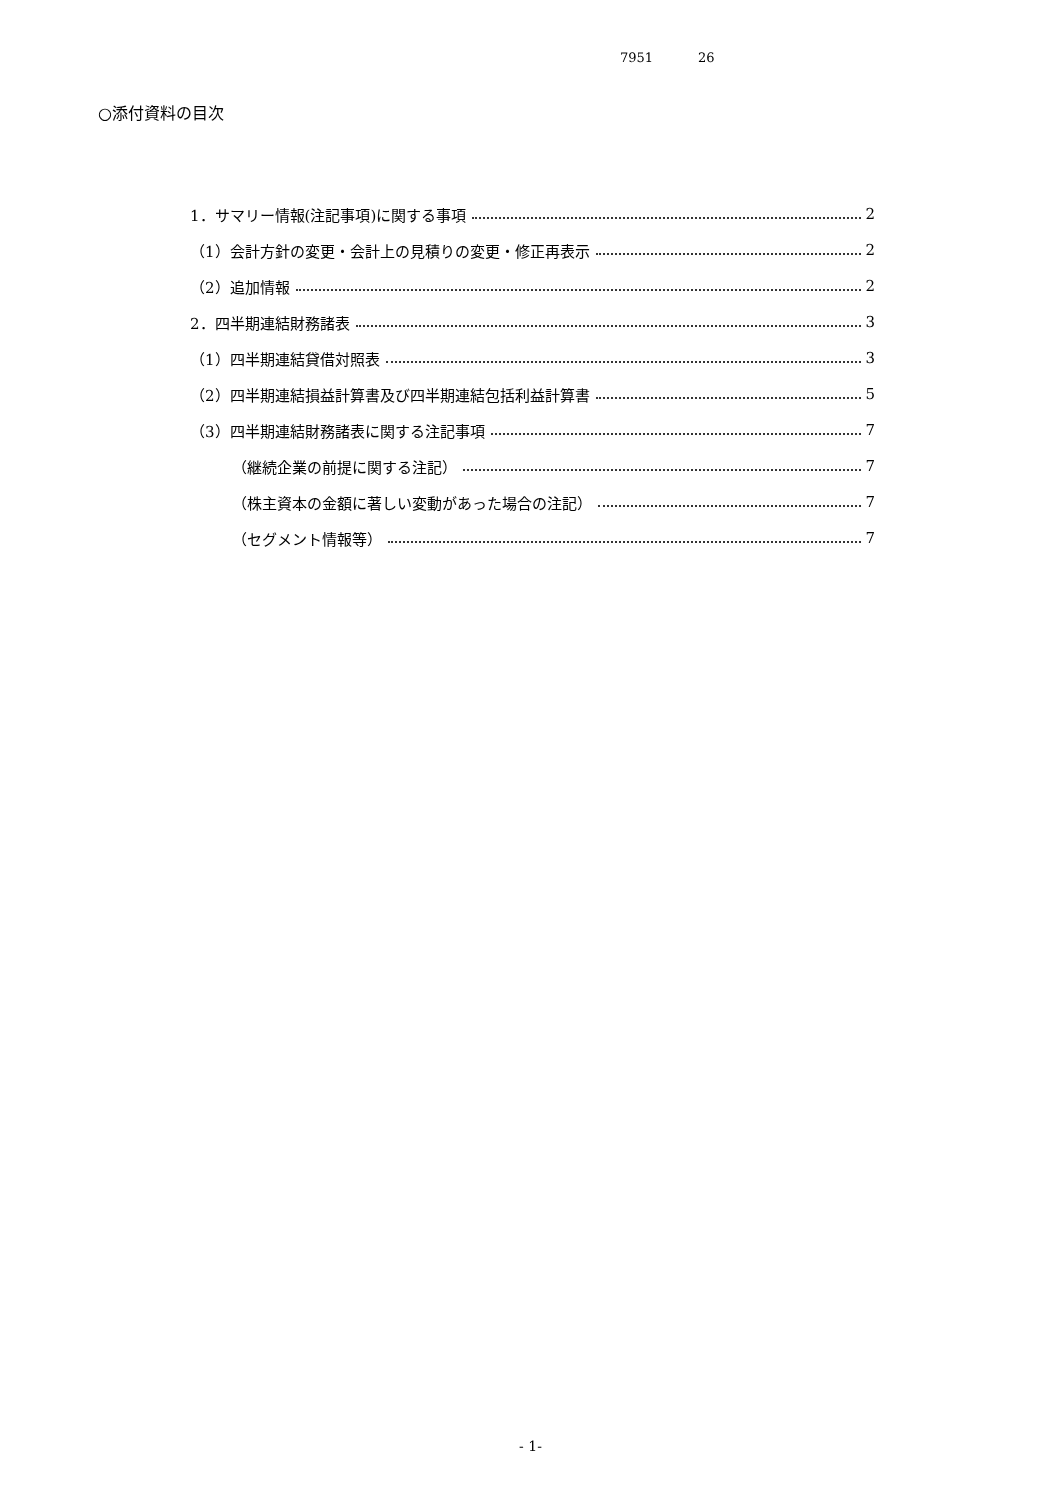7951 26
○添付資料の目次
1．サマリー情報(注記事項)に関する事項 2
（1）会計方針の変更・会計上の見積りの変更・修正再表示 2
（2）追加情報 2
2．四半期連結財務諸表 3
（1）四半期連結貸借対照表 3
（2）四半期連結損益計算書及び四半期連結包括利益計算書 5
（3）四半期連結財務諸表に関する注記事項 7
（継続企業の前提に関する注記） 7
（株主資本の金額に著しい変動があった場合の注記） 7
（セグメント情報等） 7
- 1-